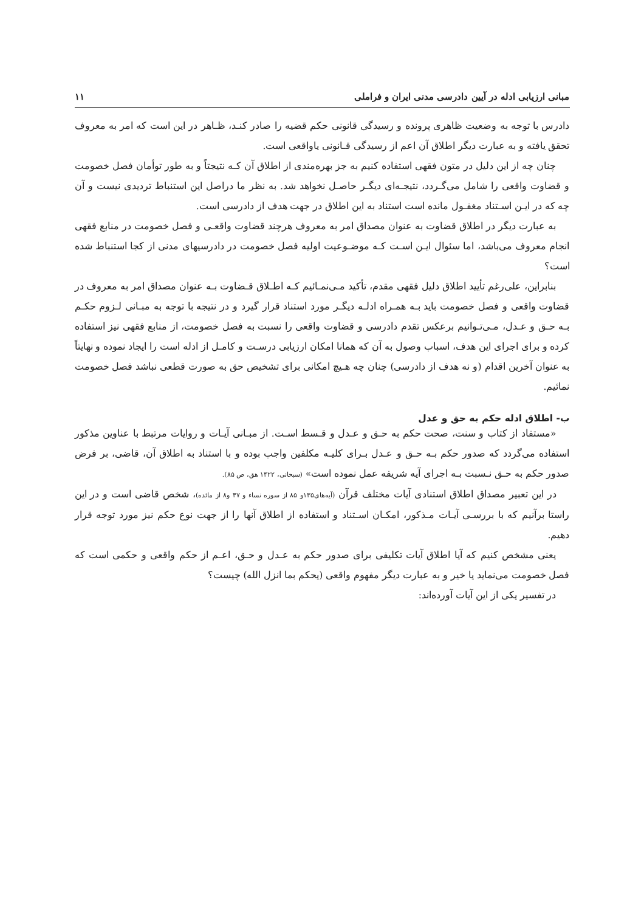مبانی ارزیابی ادله در آیین دادرسی مدنی ایران و فراملی ۱۱
دادرس با توجه به وضعیت ظاهری پرونده و رسیدگی قانونی حکم قضیه را صادر کنـد، ظـاهر در این است که امر به معروف تحقق یافته و به عبارت دیگر اطلاق آن اعم از رسیدگی قـانونی یاواقعی است.
چنان چه از این دلیل در متون فقهی استفاده کنیم به جز بهره‌مندی از اطلاق آن کـه نتیجتاً و به طور توأمان فصل خصومت و قضاوت واقعی را شامل می‌گـردد، نتیجـه‌ای دیگـر حاصـل نخواهد شد. به نظر ما دراصل این استنباط تردیدی نیست و آن چه که در ایـن اسـتناد مغفـول مانده است استناد به این اطلاق در جهت هدف از دادرسی است.
به عبارت دیگر در اطلاق قضاوت به عنوان مصداق امر به معروف هرچند قضاوت واقعـی و فصل خصومت در منابع فقهی انجام معروف می‌باشد، اما سئوال ایـن اسـت کـه موضـوعیت اولیه فصل خصومت در دادرسیهای مدنی از کجا استنباط شده است؟
بنابراین، علی‌رغم تأیید اطلاق دلیل فقهی مقدم، تأکید مـی‌نمـائیم کـه اطـلاق قـضاوت بـه عنوان مصداق امر به معروف در قضاوت واقعی و فصل خصومت باید بـه همـراه ادلـه دیگـر مورد استناد قرار گیرد و در نتیجه با توجه به مبـانی لـزوم حکـم بـه حـق و عـدل، مـی‌تـوانیم برعکس تقدم دادرسی و قضاوت واقعی را نسبت به فصل خصومت، از منابع فقهی نیز استفاده کرده و برای اجرای این هدف، اسباب وصول به آن که همانا امکان ارزیابی درسـت و کامـل از ادله است را ایجاد نموده و نهایتاً به عنوان آخرین اقدام (و نه هدف از دادرسی) چنان چه هـیچ امکانی برای تشخیص حق به صورت قطعی نباشد فصل خصومت نمائیم.
ب- اطلاق ادله حکم به حق و عدل
«مستفاد از کتاب و سنت، صحت حکم به حـق و عـدل و قـسط اسـت. از مبـانی آیـات و روایات مرتبط با عناوین مذکور استفاده می‌گردد که صدور حکم بـه حـق و عـدل بـرای کلیـه مکلفین واجب بوده و با استناد به اطلاق آن، قاضی، بر فرض صدور حکم به حـق نـسبت بـه اجرای آیه شریفه عمل نموده است» (سبحانی، ۱۴۲۲ هق، ص ۸۵).
در این تعبیر مصداق اطلاق استنادی آیات مختلف قرآن (آیه‌های۱۳۵و ۸۵ از سوره نساء و ۴۷ و۸ از مائده)، شخص قاضی است و در این راستا برآنیم که با بررسـی آیـات مـذکور، امکـان اسـتناد و استفاده از اطلاق آنها را از جهت نوع حکم نیز مورد توجه قرار دهیم.
یعنی مشخص کنیم که آیا اطلاق آیات تکلیفی برای صدور حکم به عـدل و حـق، اعـم از حکم واقعی و حکمی است که فصل خصومت می‌نماید یا خیر و به عبارت دیگر مفهوم واقعی (یحکم بما انزل الله) چیست؟
در تفسیر یکی از این آیات آورده‌اند: